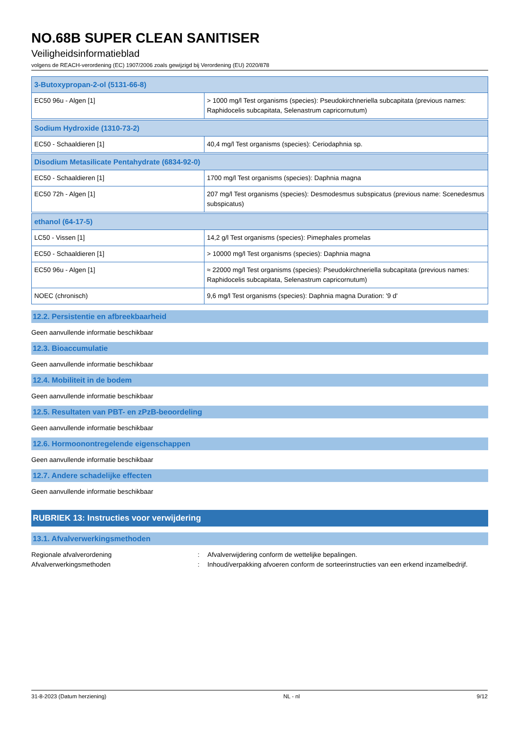NO.68B SUPER CLEAN SANITISER
Veiligheidsinformatieblad
volgens de REACH-verordening (EC) 1907/2006 zoals gewijzigd bij Verordening (EU) 2020/878
| 3-Butoxypropan-2-ol (5131-66-8) | |
| EC50 96u - Algen [1] | > 1000 mg/l Test organisms (species): Pseudokirchneriella subcapitata (previous names: Raphidocelis subcapitata, Selenastrum capricornutum) |
| Sodium Hydroxide (1310-73-2) | |
| EC50 - Schaaldieren [1] | 40,4 mg/l Test organisms (species): Ceriodaphnia sp. |
| Disodium Metasilicate Pentahydrate (6834-92-0) | |
| EC50 - Schaaldieren [1] | 1700 mg/l Test organisms (species): Daphnia magna |
| EC50 72h - Algen [1] | 207 mg/l Test organisms (species): Desmodesmus subspicatus (previous name: Scenedesmus subspicatus) |
| ethanol (64-17-5) | |
| LC50 - Vissen [1] | 14,2 g/l Test organisms (species): Pimephales promelas |
| EC50 - Schaaldieren [1] | > 10000 mg/l Test organisms (species): Daphnia magna |
| EC50 96u - Algen [1] | ≈ 22000 mg/l Test organisms (species): Pseudokirchneriella subcapitata (previous names: Raphidocelis subcapitata, Selenastrum capricornutum) |
| NOEC (chronisch) | 9,6 mg/l Test organisms (species): Daphnia magna Duration: '9 d' |
12.2. Persistentie en afbreekbaarheid
Geen aanvullende informatie beschikbaar
12.3. Bioaccumulatie
Geen aanvullende informatie beschikbaar
12.4. Mobiliteit in de bodem
Geen aanvullende informatie beschikbaar
12.5. Resultaten van PBT- en zPzB-beoordeling
Geen aanvullende informatie beschikbaar
12.6. Hormoonontregelende eigenschappen
Geen aanvullende informatie beschikbaar
12.7. Andere schadelijke effecten
Geen aanvullende informatie beschikbaar
RUBRIEK 13: Instructies voor verwijdering
13.1. Afvalverwerkingsmethoden
Regionale afvalverordening: Afvalverwijdering conform de wettelijke bepalingen.
Afvalverwerkingsmethoden: Inhoud/verpakking afvoeren conform de sorteerinstructies van een erkend inzamelbedrijf.
31-8-2023 (Datum herziening) NL - nl 9/12